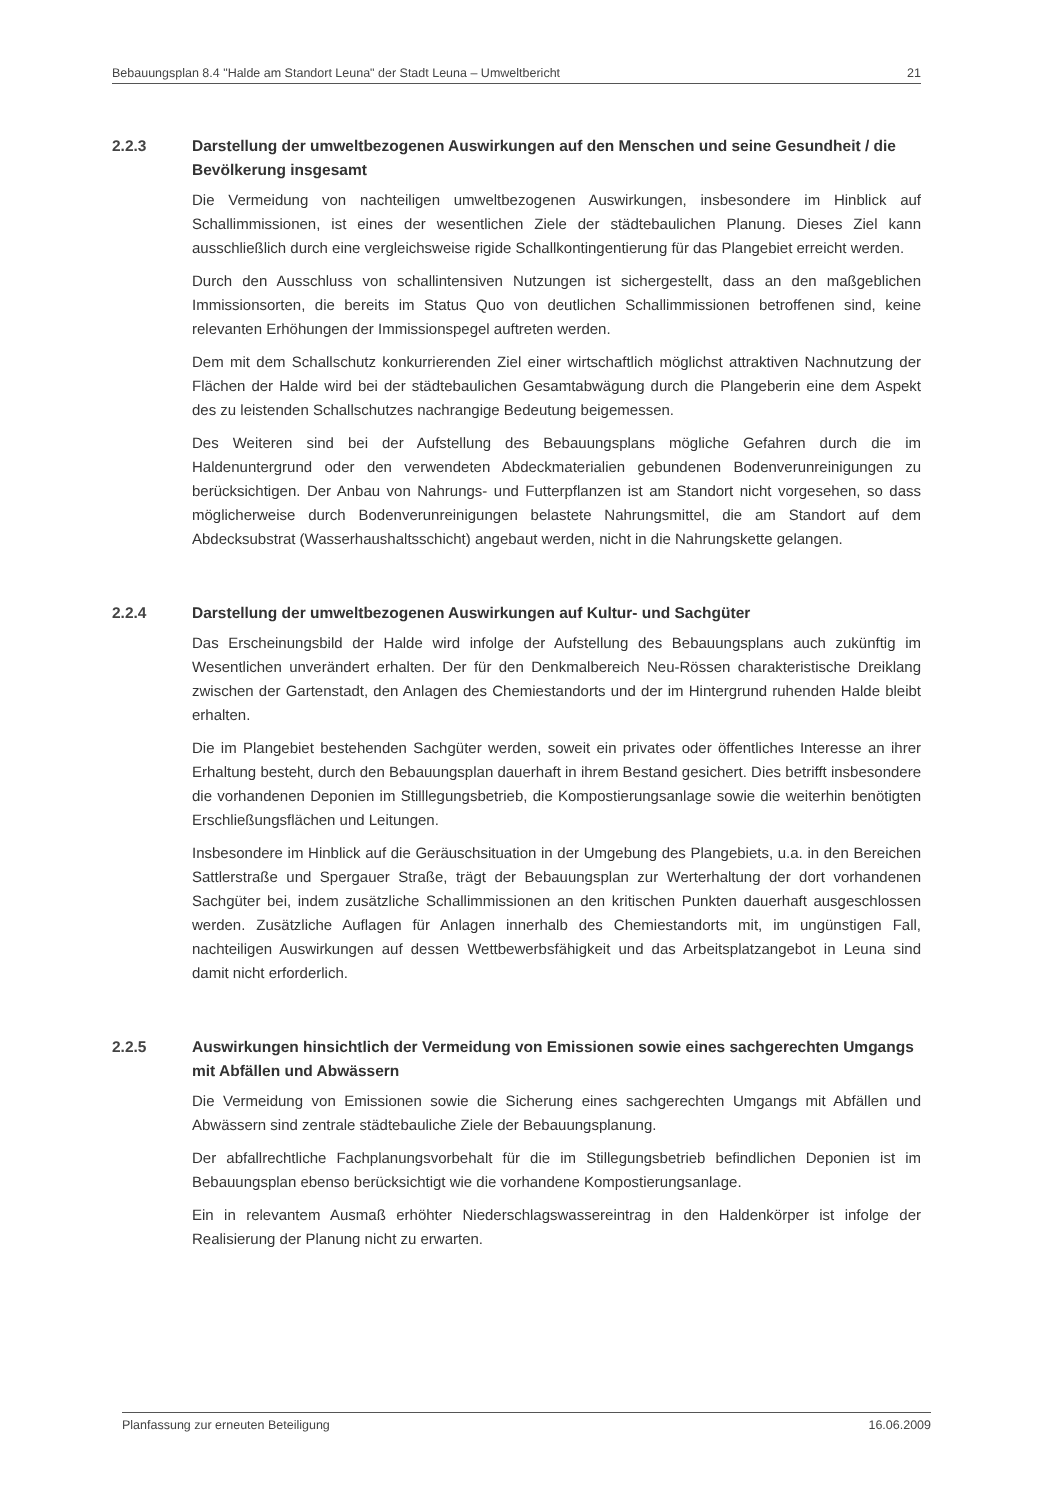Bebauungsplan 8.4 "Halde am Standort Leuna" der Stadt Leuna – Umweltbericht 21
2.2.3 Darstellung der umweltbezogenen Auswirkungen auf den Menschen und seine Gesundheit / die Bevölkerung insgesamt
Die Vermeidung von nachteiligen umweltbezogenen Auswirkungen, insbesondere im Hinblick auf Schallimmissionen, ist eines der wesentlichen Ziele der städtebaulichen Planung. Dieses Ziel kann ausschließlich durch eine vergleichsweise rigide Schallkontingentierung für das Plangebiet erreicht werden.
Durch den Ausschluss von schallintensiven Nutzungen ist sichergestellt, dass an den maßgeblichen Immissionsorten, die bereits im Status Quo von deutlichen Schallimmissionen betroffenen sind, keine relevanten Erhöhungen der Immissionspegel auftreten werden.
Dem mit dem Schallschutz konkurrierenden Ziel einer wirtschaftlich möglichst attraktiven Nachnutzung der Flächen der Halde wird bei der städtebaulichen Gesamtabwägung durch die Plangeberin eine dem Aspekt des zu leistenden Schallschutzes nachrangige Bedeutung beigemessen.
Des Weiteren sind bei der Aufstellung des Bebauungsplans mögliche Gefahren durch die im Haldenuntergrund oder den verwendeten Abdeckmaterialien gebundenen Bodenverunreinigungen zu berücksichtigen. Der Anbau von Nahrungs- und Futterpflanzen ist am Standort nicht vorgesehen, so dass möglicherweise durch Bodenverunreinigungen belastete Nahrungsmittel, die am Standort auf dem Abdecksubstrat (Wasserhaushaltsschicht) angebaut werden, nicht in die Nahrungskette gelangen.
2.2.4 Darstellung der umweltbezogenen Auswirkungen auf Kultur- und Sachgüter
Das Erscheinungsbild der Halde wird infolge der Aufstellung des Bebauungsplans auch zukünftig im Wesentlichen unverändert erhalten. Der für den Denkmalbereich Neu-Rössen charakteristische Dreiklang zwischen der Gartenstadt, den Anlagen des Chemiestandorts und der im Hintergrund ruhenden Halde bleibt erhalten.
Die im Plangebiet bestehenden Sachgüter werden, soweit ein privates oder öffentliches Interesse an ihrer Erhaltung besteht, durch den Bebauungsplan dauerhaft in ihrem Bestand gesichert. Dies betrifft insbesondere die vorhandenen Deponien im Stilllegungsbetrieb, die Kompostierungsanlage sowie die weiterhin benötigten Erschließungsflächen und Leitungen.
Insbesondere im Hinblick auf die Geräuschsituation in der Umgebung des Plangebiets, u.a. in den Bereichen Sattlerstraße und Spergauer Straße, trägt der Bebauungsplan zur Werterhaltung der dort vorhandenen Sachgüter bei, indem zusätzliche Schallimmissionen an den kritischen Punkten dauerhaft ausgeschlossen werden. Zusätzliche Auflagen für Anlagen innerhalb des Chemiestandorts mit, im ungünstigen Fall, nachteiligen Auswirkungen auf dessen Wettbewerbsfähigkeit und das Arbeitsplatzangebot in Leuna sind damit nicht erforderlich.
2.2.5 Auswirkungen hinsichtlich der Vermeidung von Emissionen sowie eines sachgerechten Umgangs mit Abfällen und Abwässern
Die Vermeidung von Emissionen sowie die Sicherung eines sachgerechten Umgangs mit Abfällen und Abwässern sind zentrale städtebauliche Ziele der Bebauungsplanung.
Der abfallrechtliche Fachplanungsvorbehalt für die im Stillegungsbetrieb befindlichen Deponien ist im Bebauungsplan ebenso berücksichtigt wie die vorhandene Kompostierungsanlage.
Ein in relevantem Ausmaß erhöhter Niederschlagswassereintrag in den Haldenkörper ist infolge der Realisierung der Planung nicht zu erwarten.
Planfassung zur erneuten Beteiligung 16.06.2009